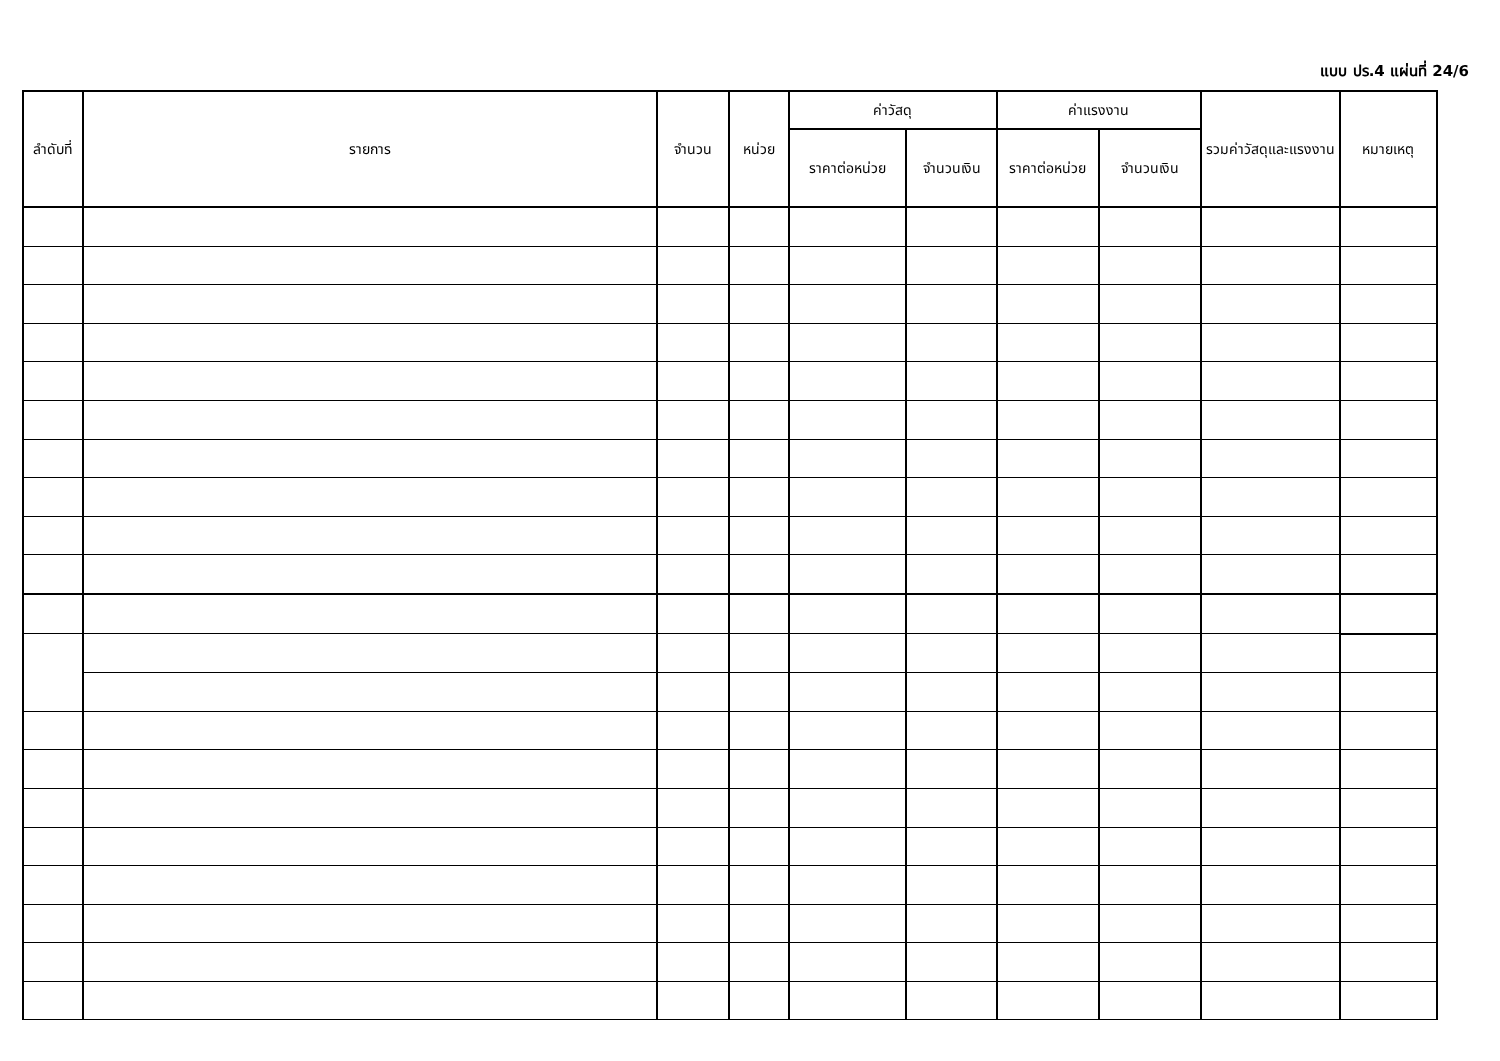แบบ ปร.4 แผ่นที่ 24/6
| ลำดับที่ | รายการ | จำนวน | หน่วย | ค่าวัสดุ | | ค่าแรงงาน | | รวมค่าวัสดุและแรงงาน | หมายเหตุ |
| --- | --- | --- | --- | --- | --- | --- | --- | --- | --- |
| | | | | ราคาต่อหน่วย | จำนวนเงิน | ราคาต่อหน่วย | จำนวนเงิน | | |